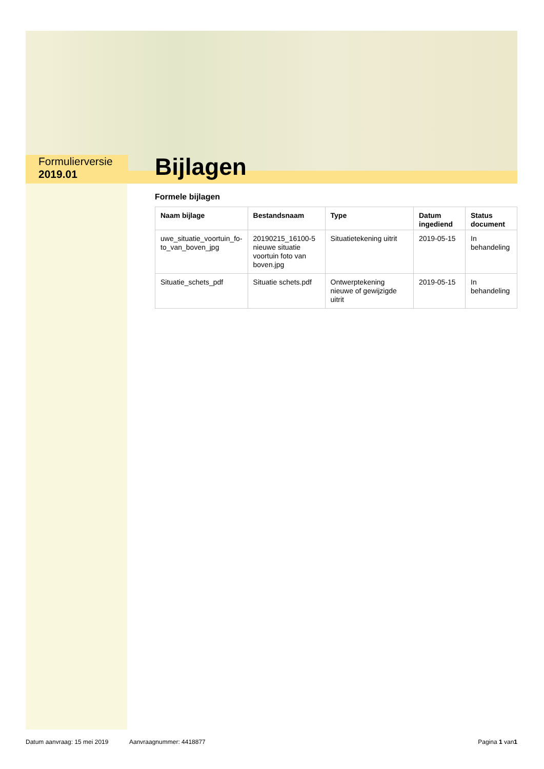Formulierversie
2019.01
Bijlagen
Formele bijlagen
| Naam bijlage | Bestandsnaam | Type | Datum ingediend | Status document |
| --- | --- | --- | --- | --- |
| uwe_situatie_voortuin_fo-to_van_boven_jpg | 20190215_16100-5 nieuwe situatie voortuin foto van boven.jpg | Situatietekening uitrit | 2019-05-15 | In behandeling |
| Situatie_schets_pdf | Situatie schets.pdf | Ontwerptekening nieuwe of gewijzigde uitrit | 2019-05-15 | In behandeling |
Datum aanvraag: 15 mei 2019 Aanvraagnummer: 4418877 Pagina 1 van1